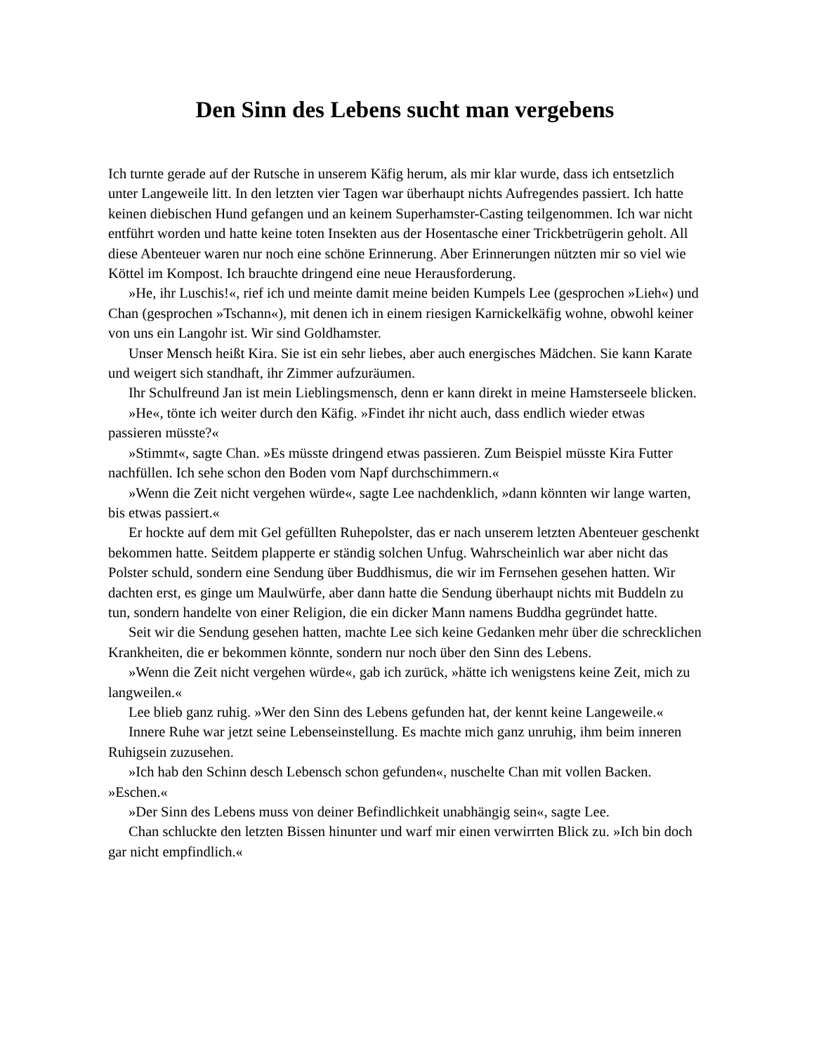Den Sinn des Lebens sucht man vergebens
Ich turnte gerade auf der Rutsche in unserem Käfig herum, als mir klar wurde, dass ich entsetzlich unter Langeweile litt. In den letzten vier Tagen war überhaupt nichts Aufregendes passiert. Ich hatte keinen diebischen Hund gefangen und an keinem Superhamster-Casting teilgenommen. Ich war nicht entführt worden und hatte keine toten Insekten aus der Hosentasche einer Trickbetrügerin geholt. All diese Abenteuer waren nur noch eine schöne Erinnerung. Aber Erinnerungen nützten mir so viel wie Köttel im Kompost. Ich brauchte dringend eine neue Herausforderung.
»He, ihr Luschis!«, rief ich und meinte damit meine beiden Kumpels Lee (gesprochen »Lieh«) und Chan (gesprochen »Tschann«), mit denen ich in einem riesigen Karnickelkäfig wohne, obwohl keiner von uns ein Langohr ist. Wir sind Goldhamster.
Unser Mensch heißt Kira. Sie ist ein sehr liebes, aber auch energisches Mädchen. Sie kann Karate und weigert sich standhaft, ihr Zimmer aufzuräumen.
Ihr Schulfreund Jan ist mein Lieblingsmensch, denn er kann direkt in meine Hamsterseele blicken.
»He«, tönte ich weiter durch den Käfig. »Findet ihr nicht auch, dass endlich wieder etwas passieren müsste?«
»Stimmt«, sagte Chan. »Es müsste dringend etwas passieren. Zum Beispiel müsste Kira Futter nachfüllen. Ich sehe schon den Boden vom Napf durchschimmern.«
»Wenn die Zeit nicht vergehen würde«, sagte Lee nachdenklich, »dann könnten wir lange warten, bis etwas passiert.«
Er hockte auf dem mit Gel gefüllten Ruhepolster, das er nach unserem letzten Abenteuer geschenkt bekommen hatte. Seitdem plapperte er ständig solchen Unfug. Wahrscheinlich war aber nicht das Polster schuld, sondern eine Sendung über Buddhismus, die wir im Fernsehen gesehen hatten. Wir dachten erst, es ginge um Maulwürfe, aber dann hatte die Sendung überhaupt nichts mit Buddeln zu tun, sondern handelte von einer Religion, die ein dicker Mann namens Buddha gegründet hatte.
Seit wir die Sendung gesehen hatten, machte Lee sich keine Gedanken mehr über die schrecklichen Krankheiten, die er bekommen könnte, sondern nur noch über den Sinn des Lebens.
»Wenn die Zeit nicht vergehen würde«, gab ich zurück, »hätte ich wenigstens keine Zeit, mich zu langweilen.«
Lee blieb ganz ruhig. »Wer den Sinn des Lebens gefunden hat, der kennt keine Langeweile.«
Innere Ruhe war jetzt seine Lebenseinstellung. Es machte mich ganz unruhig, ihm beim inneren Ruhigsein zuzusehen.
»Ich hab den Schinn desch Lebensch schon gefunden«, nuschelte Chan mit vollen Backen. »Eschen.«
»Der Sinn des Lebens muss von deiner Befindlichkeit unabhängig sein«, sagte Lee.
Chan schluckte den letzten Bissen hinunter und warf mir einen verwirrten Blick zu. »Ich bin doch gar nicht empfindlich.«